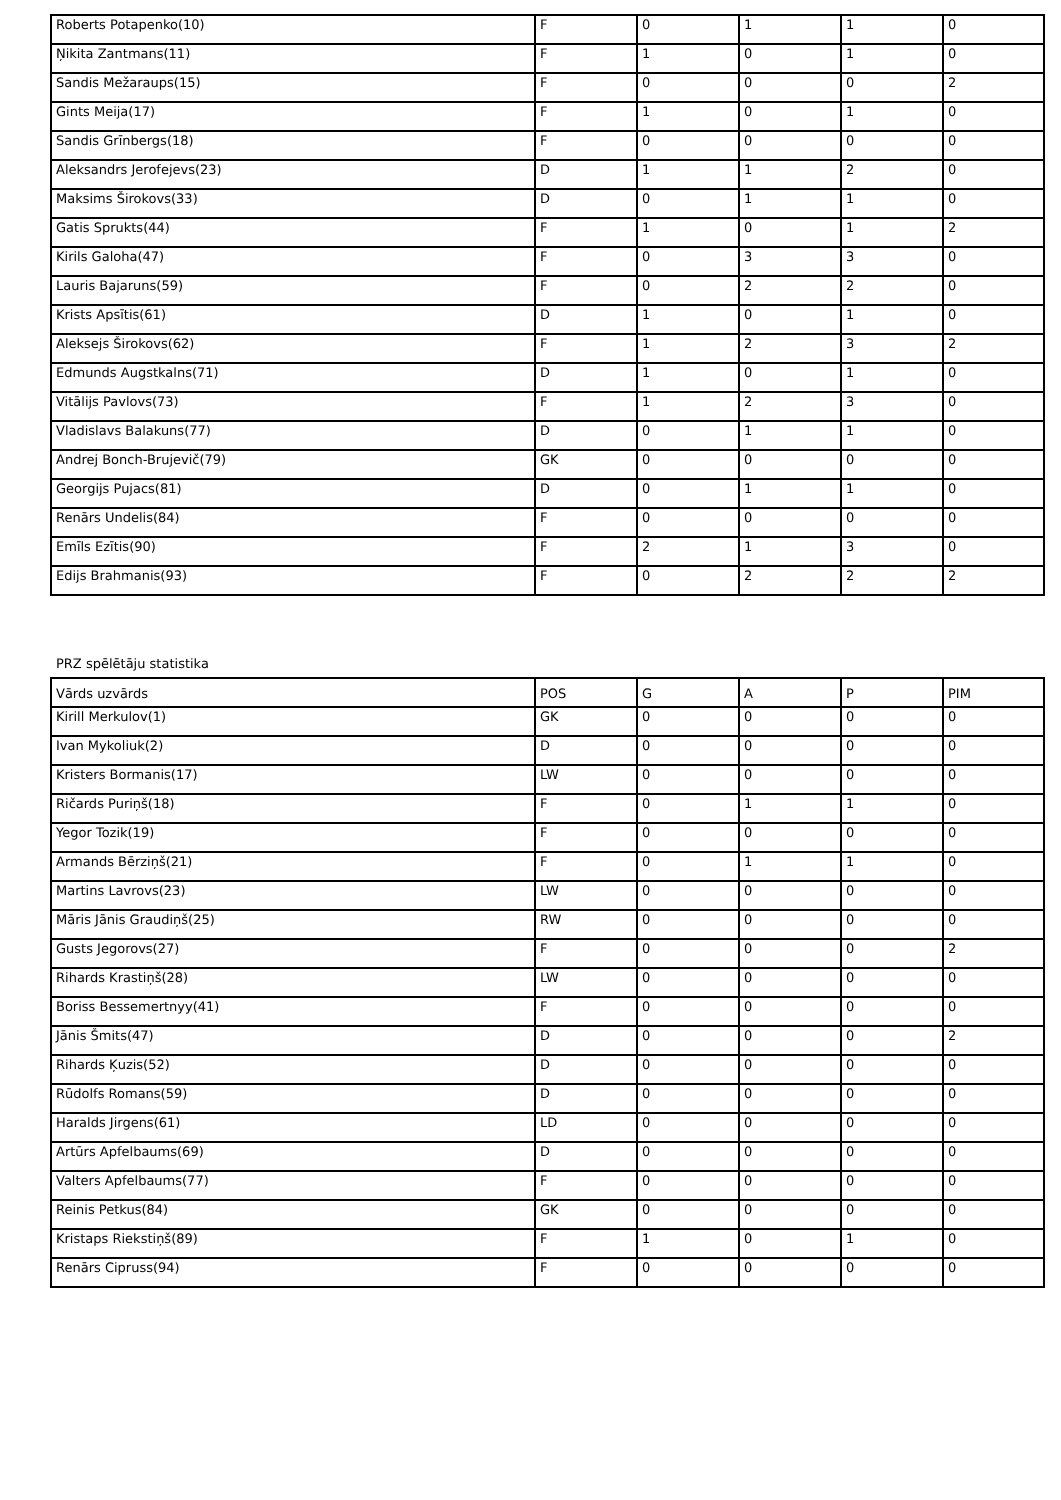| Roberts Potapenko(10) | F | 0 | 1 | 1 | 0 |
| Ņikita Zantmans(11) | F | 1 | 0 | 1 | 0 |
| Sandis Mežaraups(15) | F | 0 | 0 | 0 | 2 |
| Gints Meija(17) | F | 1 | 0 | 1 | 0 |
| Sandis Grīnbergs(18) | F | 0 | 0 | 0 | 0 |
| Aleksandrs Jerofejevs(23) | D | 1 | 1 | 2 | 0 |
| Maksims Širokovs(33) | D | 0 | 1 | 1 | 0 |
| Gatis Sprukts(44) | F | 1 | 0 | 1 | 2 |
| Kirils Galoha(47) | F | 0 | 3 | 3 | 0 |
| Lauris Bajaruns(59) | F | 0 | 2 | 2 | 0 |
| Krists Apsītis(61) | D | 1 | 0 | 1 | 0 |
| Aleksejs Širokovs(62) | F | 1 | 2 | 3 | 2 |
| Edmunds Augstkalns(71) | D | 1 | 0 | 1 | 0 |
| Vitālijs Pavlovs(73) | F | 1 | 2 | 3 | 0 |
| Vladislavs Balakuns(77) | D | 0 | 1 | 1 | 0 |
| Andrej Bonch-Brujevič(79) | GK | 0 | 0 | 0 | 0 |
| Georgijs Pujacs(81) | D | 0 | 1 | 1 | 0 |
| Renārs Undelis(84) | F | 0 | 0 | 0 | 0 |
| Emīls Ezītis(90) | F | 2 | 1 | 3 | 0 |
| Edijs Brahmanis(93) | F | 0 | 2 | 2 | 2 |
PRZ spēlētāju statistika
| Vārds uzvārds | POS | G | A | P | PIM |
| --- | --- | --- | --- | --- | --- |
| Kirill Merkulov(1) | GK | 0 | 0 | 0 | 0 |
| Ivan Mykoliuk(2) | D | 0 | 0 | 0 | 0 |
| Kristers Bormanis(17) | LW | 0 | 0 | 0 | 0 |
| Ričards Puriņš(18) | F | 0 | 1 | 1 | 0 |
| Yegor Tozik(19) | F | 0 | 0 | 0 | 0 |
| Armands Bērziņš(21) | F | 0 | 1 | 1 | 0 |
| Martins Lavrovs(23) | LW | 0 | 0 | 0 | 0 |
| Māris Jānis Graudiņš(25) | RW | 0 | 0 | 0 | 0 |
| Gusts Jegorovs(27) | F | 0 | 0 | 0 | 2 |
| Rihards Krastiņš(28) | LW | 0 | 0 | 0 | 0 |
| Boriss Bessemertnyy(41) | F | 0 | 0 | 0 | 0 |
| Jānis Šmits(47) | D | 0 | 0 | 0 | 2 |
| Rihards Ķuzis(52) | D | 0 | 0 | 0 | 0 |
| Rūdolfs Romans(59) | D | 0 | 0 | 0 | 0 |
| Haralds Jirgens(61) | LD | 0 | 0 | 0 | 0 |
| Artūrs Apfelbaums(69) | D | 0 | 0 | 0 | 0 |
| Valters Apfelbaums(77) | F | 0 | 0 | 0 | 0 |
| Reinis Petkus(84) | GK | 0 | 0 | 0 | 0 |
| Kristaps Riekstiņš(89) | F | 1 | 0 | 1 | 0 |
| Renārs Cipruss(94) | F | 0 | 0 | 0 | 0 |